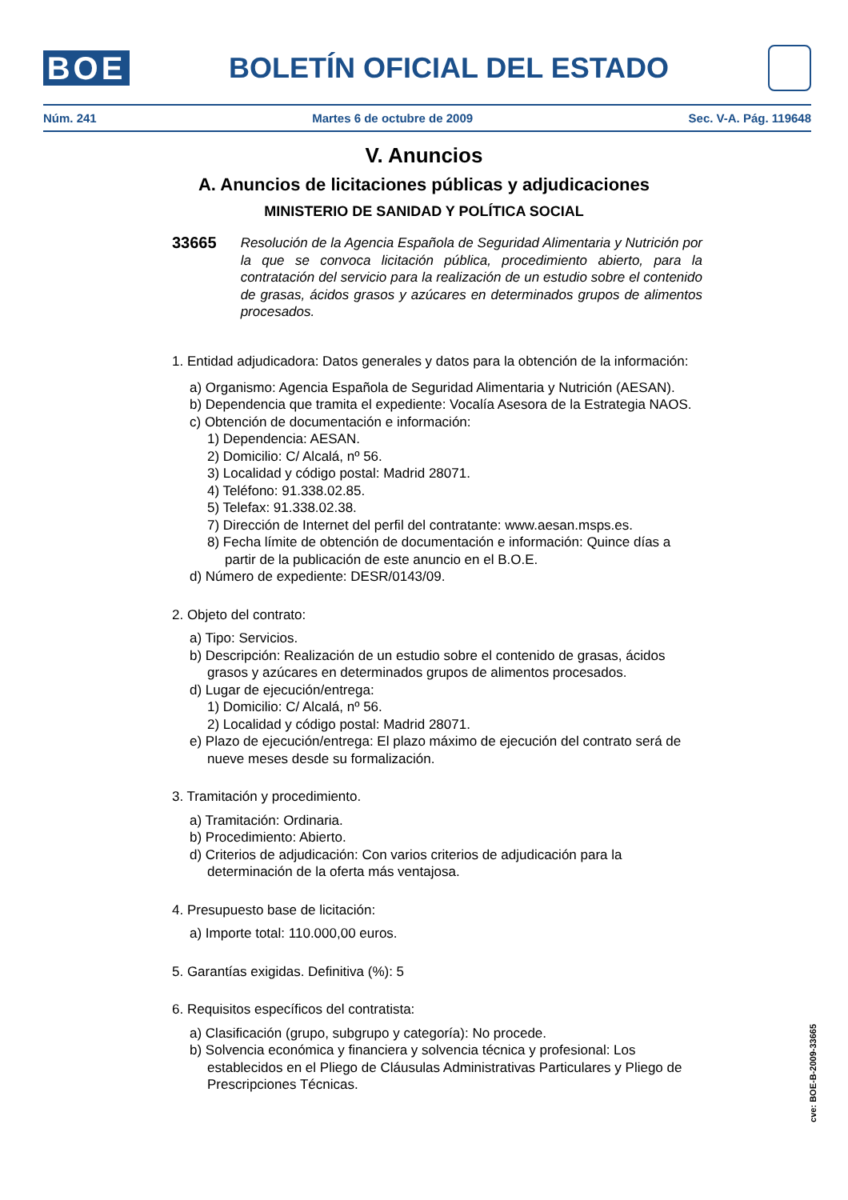BOE
BOLETÍN OFICIAL DEL ESTADO
Núm. 241 Martes 6 de octubre de 2009 Sec. V-A. Pág. 119648
V. Anuncios
A. Anuncios de licitaciones públicas y adjudicaciones
MINISTERIO DE SANIDAD Y POLÍTICA SOCIAL
33665 Resolución de la Agencia Española de Seguridad Alimentaria y Nutrición por la que se convoca licitación pública, procedimiento abierto, para la contratación del servicio para la realización de un estudio sobre el contenido de grasas, ácidos grasos y azúcares en determinados grupos de alimentos procesados.
1. Entidad adjudicadora: Datos generales y datos para la obtención de la información:
a) Organismo: Agencia Española de Seguridad Alimentaria y Nutrición (AESAN).
b) Dependencia que tramita el expediente: Vocalía Asesora de la Estrategia NAOS.
c) Obtención de documentación e información:
1) Dependencia: AESAN.
2) Domicilio: C/ Alcalá, nº 56.
3) Localidad y código postal: Madrid 28071.
4) Teléfono: 91.338.02.85.
5) Telefax: 91.338.02.38.
7) Dirección de Internet del perfil del contratante: www.aesan.msps.es.
8) Fecha límite de obtención de documentación e información: Quince días a partir de la publicación de este anuncio en el B.O.E.
d) Número de expediente: DESR/0143/09.
2. Objeto del contrato:
a) Tipo: Servicios.
b) Descripción: Realización de un estudio sobre el contenido de grasas, ácidos grasos y azúcares en determinados grupos de alimentos procesados.
d) Lugar de ejecución/entrega:
1) Domicilio: C/ Alcalá, nº 56.
2) Localidad y código postal: Madrid 28071.
e) Plazo de ejecución/entrega: El plazo máximo de ejecución del contrato será de nueve meses desde su formalización.
3. Tramitación y procedimiento.
a) Tramitación: Ordinaria.
b) Procedimiento: Abierto.
d) Criterios de adjudicación: Con varios criterios de adjudicación para la determinación de la oferta más ventajosa.
4. Presupuesto base de licitación:
a) Importe total: 110.000,00 euros.
5. Garantías exigidas. Definitiva (%): 5
6. Requisitos específicos del contratista:
a) Clasificación (grupo, subgrupo y categoría): No procede.
b) Solvencia económica y financiera y solvencia técnica y profesional: Los establecidos en el Pliego de Cláusulas Administrativas Particulares y Pliego de Prescripciones Técnicas.
cve: BOE-B-2009-33665